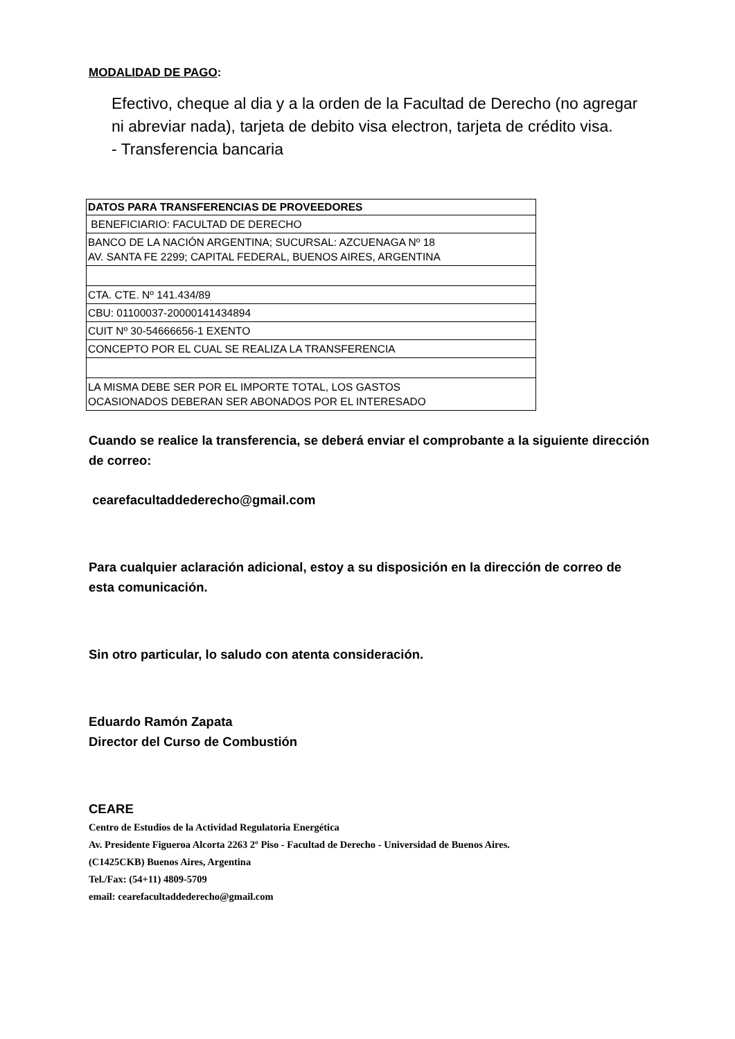MODALIDAD DE PAGO:
Efectivo, cheque al dia y a la orden de la Facultad de Derecho (no agregar ni abreviar nada), tarjeta de debito visa electron, tarjeta de crédito visa.
- Transferencia bancaria
| DATOS PARA TRANSFERENCIAS DE PROVEEDORES |
| --- |
| BENEFICIARIO: FACULTAD DE DERECHO |
| BANCO DE LA NACIÓN ARGENTINA; SUCURSAL: AZCUENAGA Nº 18 AV. SANTA FE 2299; CAPITAL FEDERAL, BUENOS AIRES, ARGENTINA |
| CTA. CTE. Nº 141.434/89 |
| CBU: 01100037-20000141434894 |
| CUIT Nº 30-54666656-1 EXENTO |
| CONCEPTO POR EL CUAL SE REALIZA LA TRANSFERENCIA |
| LA MISMA DEBE SER POR EL IMPORTE TOTAL, LOS GASTOS OCASIONADOS DEBERAN SER ABONADOS POR EL INTERESADO |
Cuando se realice la transferencia, se deberá enviar el comprobante a la siguiente dirección de correo:
cearefacultaddederecho@gmail.com
Para cualquier aclaración adicional, estoy a su disposición en la dirección de correo de esta comunicación.
Sin otro particular, lo saludo con atenta consideración.
Eduardo Ramón Zapata
Director del Curso de Combustión
CEARE
Centro de Estudios de la Actividad Regulatoria Energética
Av. Presidente Figueroa Alcorta 2263 2º Piso - Facultad de Derecho - Universidad de Buenos Aires.
(C1425CKB) Buenos Aires, Argentina
Tel./Fax: (54+11) 4809-5709
email: cearefacultaddederecho@gmail.com